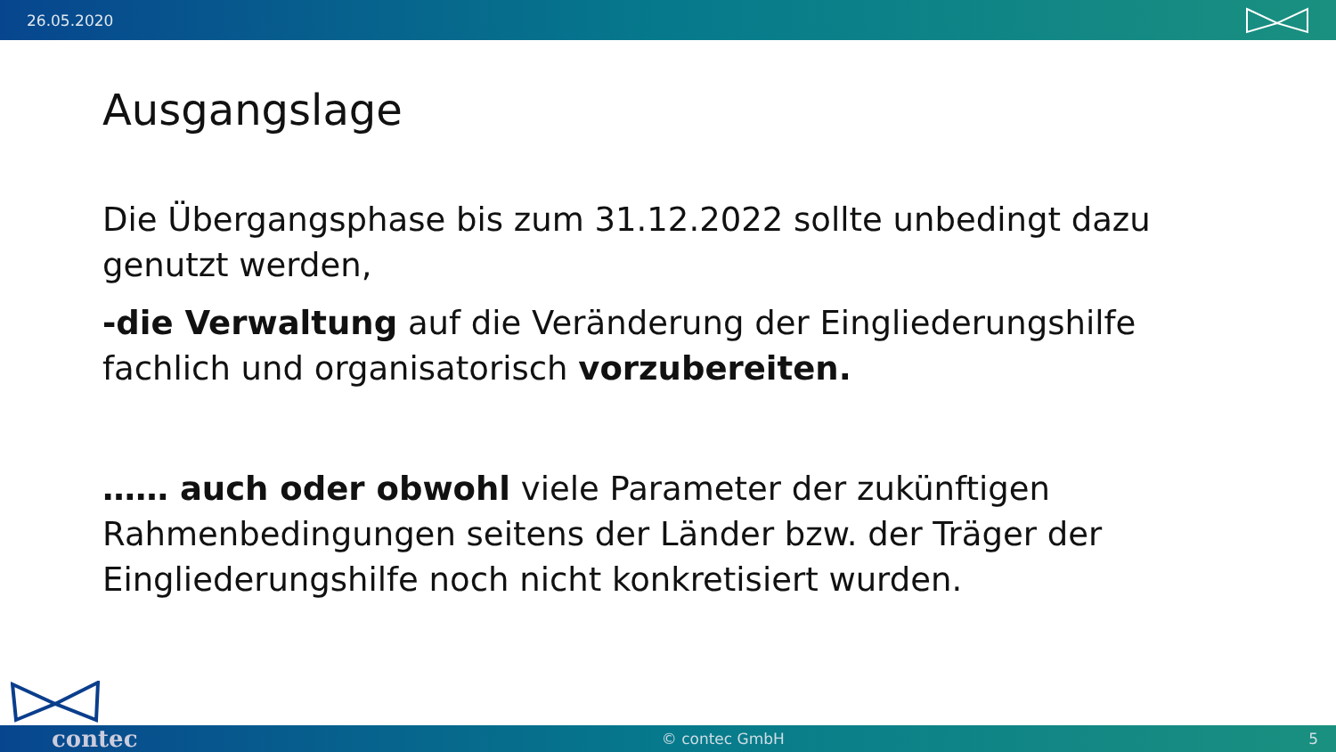26.05.2020
Ausgangslage
Die Übergangsphase bis zum 31.12.2022 sollte unbedingt dazu genutzt werden,
-die Verwaltung auf die Veränderung der Eingliederungshilfe fachlich und organisatorisch vorzubereiten.
…… auch oder obwohl viele Parameter der zukünftigen Rahmenbedingungen seitens der Länder bzw. der Träger der Eingliederungshilfe noch nicht konkretisiert wurden.
contec © contec GmbH 5